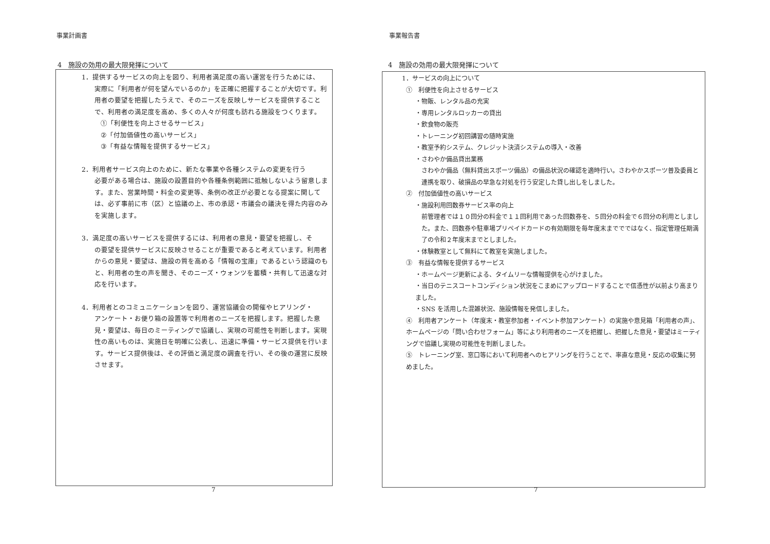事業計画書
4　施設の効用の最大限発揮について
1．提供するサービスの向上を図り、利用者満足度の高い運営を行うためには、
実際に「利用者が何を望んでいるのか」を正確に把握することが大切です。利用者の要望を把握したうえで、そのニーズを反映しサービスを提供することで、利用者の満足度を高め、多くの人々が何度も訪れる施設をつくります。
①「利便性を向上させるサービス」
②「付加価値性の高いサービス」
③「有益な情報を提供するサービス」
2．利用者サービス向上のために、新たな事業や各種システムの変更を行う
必要がある場合は、施設の設置目的や各種条例範囲に抵触しないよう留意します。また、営業時間・料金の変更等、条例の改正が必要となる提案に関しては、必ず事前に市（区）と協議の上、市の承認・市議会の議決を得た内容のみを実施します。
3．満足度の高いサービスを提供するには、利用者の意見・要望を把握し、そ
の要望を提供サービスに反映させることが重要であると考えています。利用者からの意見・要望は、施設の質を高める「情報の宝庫」であるという認識のもと、利用者の生の声を聞き、そのニーズ・ウォンツを蓄積・共有して迅速な対応を行います。
4．利用者とのコミュニケーションを図り、運営協議会の開催やヒアリング・
アンケート・お便り箱の設置等で利用者のニーズを把握します。把握した意見・要望は、毎日のミーティングで協議し、実現の可能性を判断します。実現性の高いものは、実施日を明確に公表し、迅速に準備・サービス提供を行います。サービス提供後は、その評価と満足度の調査を行い、その後の運営に反映させます。
7
事業報告書
4　施設の効用の最大限発揮について
1．サービスの向上について
①　利便性を向上させるサービス
・物販、レンタル品の充実
・専用レンタルロッカーの貸出
・飲食物の販売
・トレーニング初回講習の随時実施
・教室予約システム、クレジット決済システムの導入・改善
・さわやか備品貸出業務
さわやか備品（無料貸出スポーツ備品）の備品状況の確認を適時行い。さわやかスポーツ普及委員と連携を取り、破損品の早急な対処を行う安定した貸し出しをしました。
②　付加価値性の高いサービス
・施設利用回数券サービス率の向上
前管理者では１０回分の料金で１１回利用であった回数券を、５回分の料金で６回分の利用としました。また、回数券や駐車場プリペイドカードの有効期限を毎年度末まででではなく、指定管理任期満了の令和２年度末までとしました。
・体験教室として無料にて教室を実施しました。
③　有益な情報を提供するサービス
・ホームページ更新による、タイムリーな情報提供を心がけました。
・当日のテニスコートコンディション状況をこまめにアップロードすることで信憑性が以前より高まりました。
・SNS を活用した混雑状況、施設情報を発信しました。
④　利用者アンケート（年度末・教室参加者・イベント参加アンケート）の実施や意見箱「利用者の声」、ホームページの「問い合わせフォーム」等により利用者のニーズを把握し、把握した意見・要望はミーティングで協議し実現の可能性を判断しました。
⑤　トレーニング室、窓口等において利用者へのヒアリングを行うことで、率直な意見・反応の収集に努めました。
7